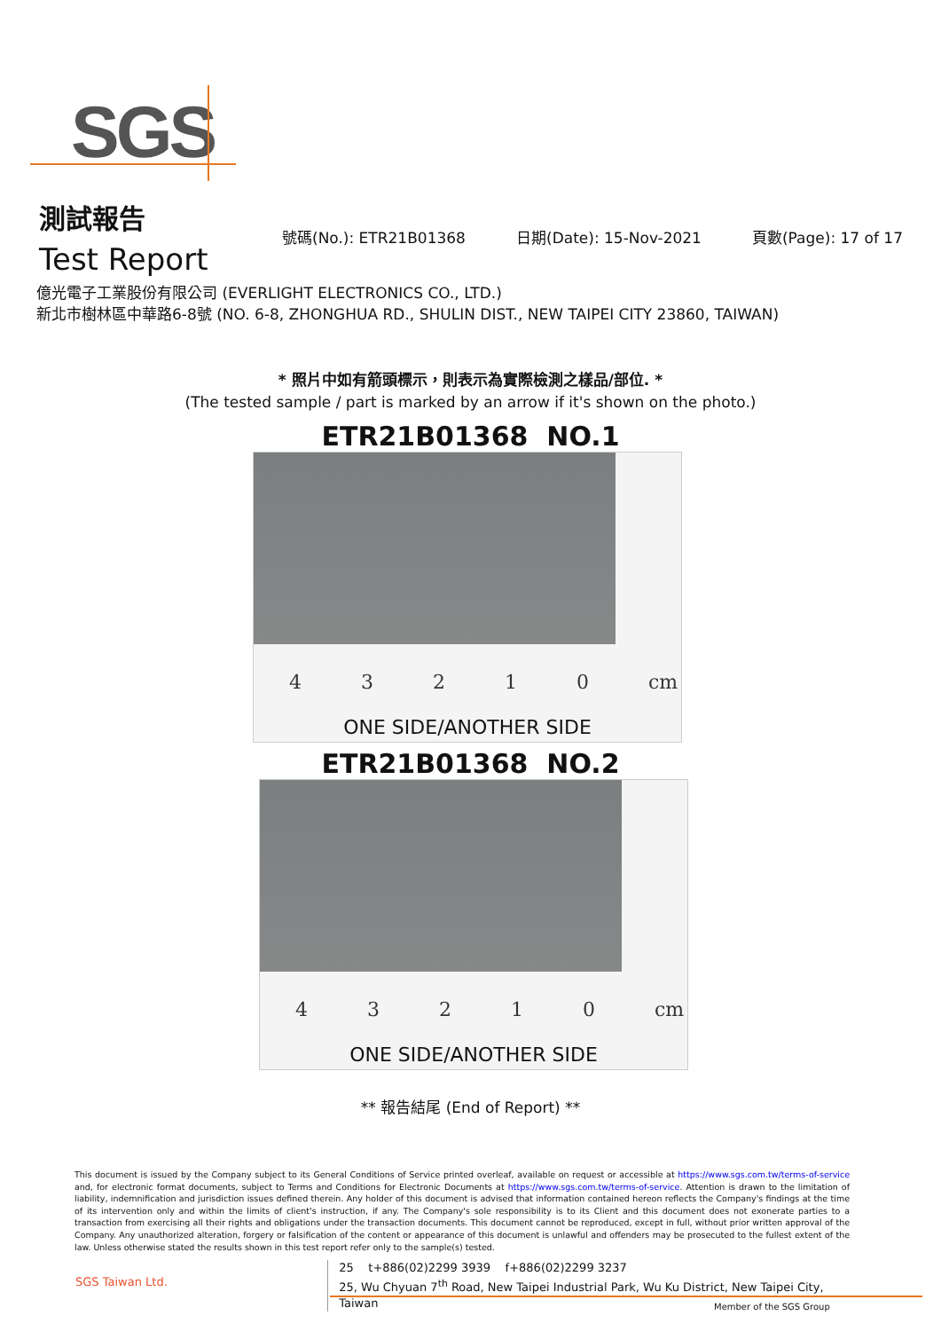SGS
測試報告
Test Report
號碼(No.): ETR21B01368 日期(Date): 15-Nov-2021 頁數(Page): 17 of 17
億光電子工業股份有限公司 (EVERLIGHT ELECTRONICS CO., LTD.)
新北市樹林區中華路6-8號 (NO. 6-8, ZHONGHUA RD., SHULIN DIST., NEW TAIPEI CITY 23860, TAIWAN)
* 照片中如有箭頭標示，則表示為實際檢測之樣品/部位. *
(The tested sample / part is marked by an arrow if it's shown on the photo.)
ETR21B01368 NO.1
4 3 2 1 0 cm ONE SIDE/ANOTHER SIDE
ETR21B01368 NO.2
4 3 2 1 0 cm ONE SIDE/ANOTHER SIDE
** 報告結尾 (End of Report) **
This document is issued by the Company subject to its General Conditions of Service printed overleaf, available on request or accessible at https://www.sgs.com.tw/terms-of-service and, for electronic format documents, subject to Terms and Conditions for Electronic Documents at https://www.sgs.com.tw/terms-of-service. Attention is drawn to the limitation of liability, indemnification and jurisdiction issues defined therein. Any holder of this document is advised that information contained hereon reflects the Company's findings at the time of its intervention only and within the limits of client's instruction, if any. The Company's sole responsibility is to its Client and this document does not exonerate parties to a transaction from exercising all their rights and obligations under the transaction documents. This document cannot be reproduced, except in full, without prior written approval of the Company. Any unauthorized alteration, forgery or falsification of the content or appearance of this document is unlawful and offenders may be prosecuted to the fullest extent of the law. Unless otherwise stated the results shown in this test report refer only to the sample(s) tested.
SGS Taiwan Ltd.
25 t+886(02)2299 3939 f+886(02)2299 3237
25, Wu Chyuan 7<sup>th</sup> Road, New Taipei Industrial Park, Wu Ku District, New Taipei City, Taiwan
Member of the SGS Group